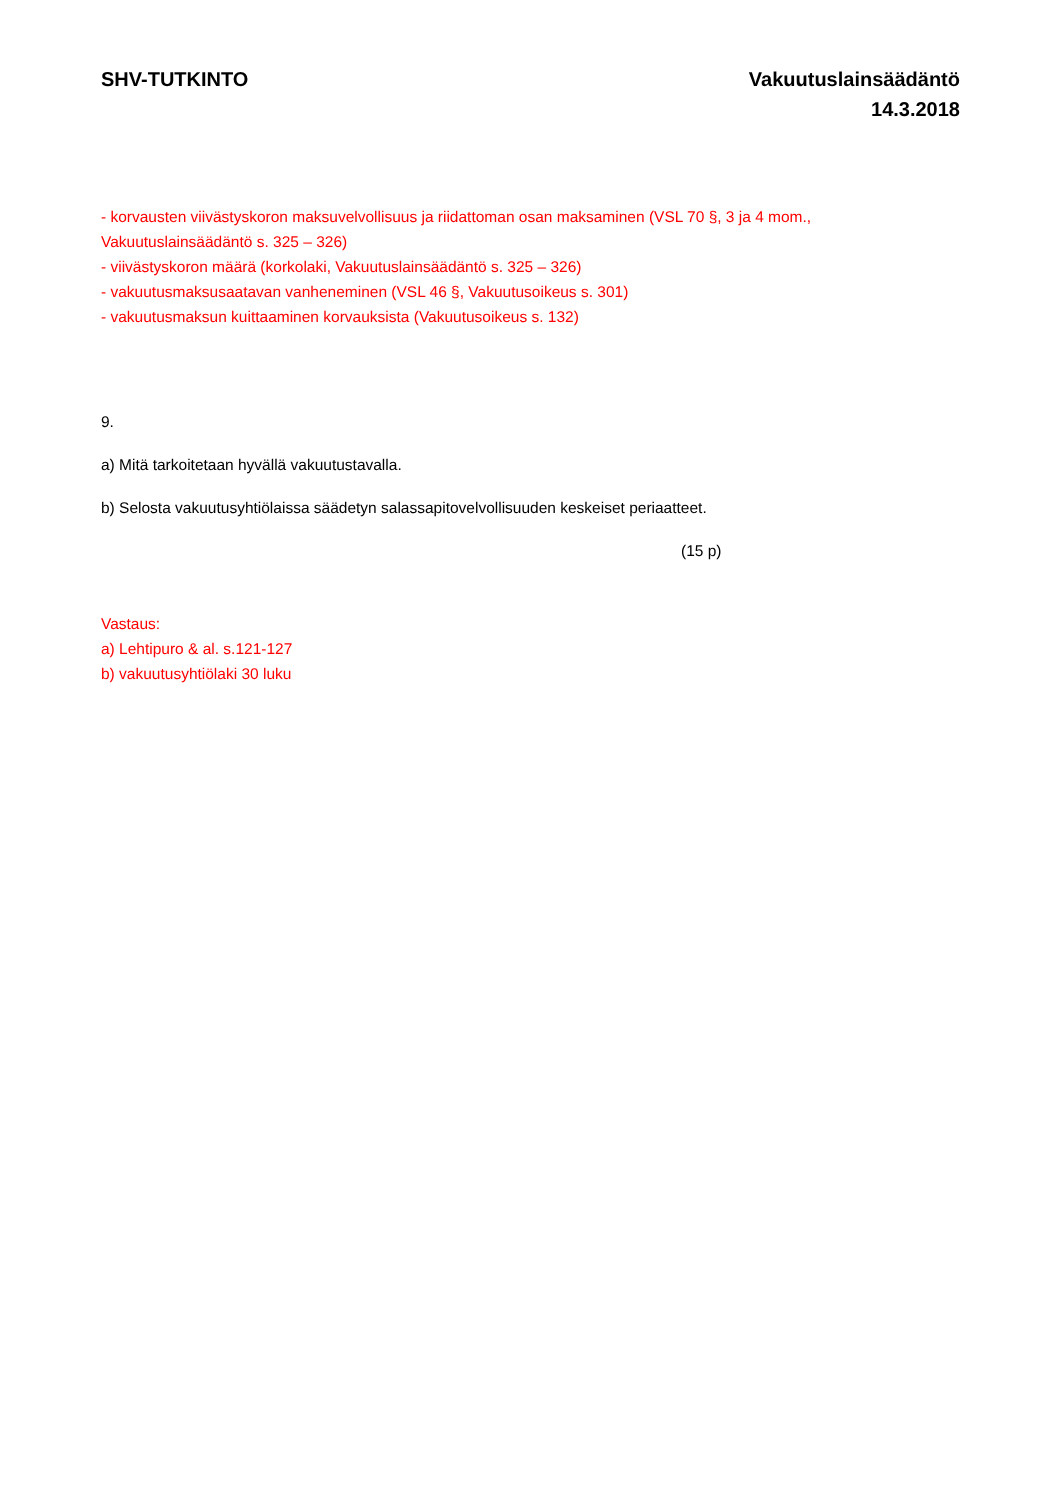SHV-TUTKINTO Vakuutuslainsäädäntö
14.3.2018
- korvausten viivästyskoron maksuvelvollisuus ja riidattoman osan maksaminen (VSL 70 §, 3 ja 4 mom., Vakuutuslainsäädäntö s. 325 – 326)
- viivästyskoron määrä (korkolaki, Vakuutuslainsäädäntö s. 325 – 326)
- vakuutusmaksusaatavan vanheneminen (VSL 46 §, Vakuutusoikeus s. 301)
- vakuutusmaksun kuittaaminen korvauksista (Vakuutusoikeus s. 132)
9.
a) Mitä tarkoitetaan hyvällä vakuutustavalla.
b) Selosta vakuutusyhtiölaissa säädetyn salassapitovelvollisuuden keskeiset periaatteet.
(15 p)
Vastaus:
a) Lehtipuro & al. s.121-127
b) vakuutusyhtiölaki 30 luku